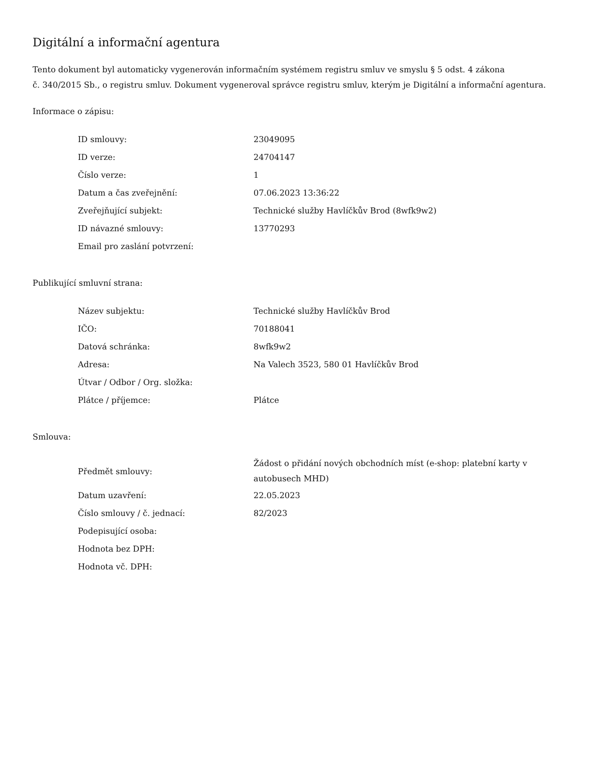Digitální a informační agentura
Tento dokument byl automaticky vygenerován informačním systémem registru smluv ve smyslu § 5 odst. 4 zákona
č. 340/2015 Sb., o registru smluv. Dokument vygeneroval správce registru smluv, kterým je Digitální a informační agentura.
Informace o zápisu:
| ID smlouvy: | 23049095 |
| ID verze: | 24704147 |
| Číslo verze: | 1 |
| Datum a čas zveřejnění: | 07.06.2023 13:36:22 |
| Zveřejňující subjekt: | Technické služby Havlíčkův Brod (8wfk9w2) |
| ID návazné smlouvy: | 13770293 |
| Email pro zaslání potvrzení: | |
Publikující smluvní strana:
| Název subjektu: | Technické služby Havlíčkův Brod |
| IČO: | 70188041 |
| Datová schránka: | 8wfk9w2 |
| Adresa: | Na Valech 3523, 580 01 Havlíčkův Brod |
| Útvar / Odbor / Org. složka: | |
| Plátce / příjemce: | Plátce |
Smlouva:
| Předmět smlouvy: | Žádost o přidání nových obchodních míst (e-shop: platební karty v autobusech MHD) |
| Datum uzavření: | 22.05.2023 |
| Číslo smlouvy / č. jednací: | 82/2023 |
| Podepisující osoba: | |
| Hodnota bez DPH: | |
| Hodnota vč. DPH: | |